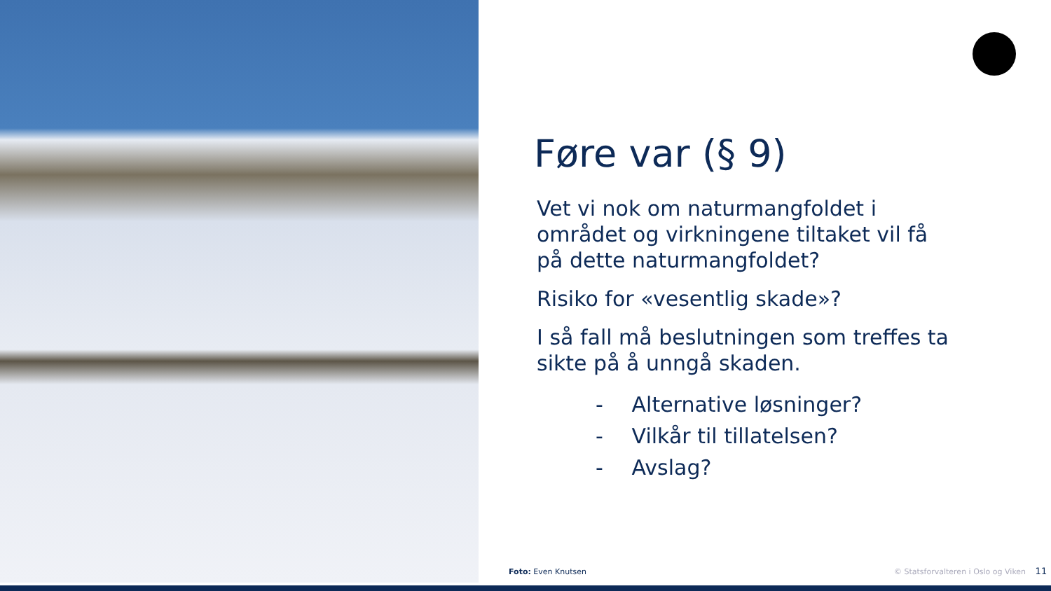Føre var (§ 9)
Vet vi nok om naturmangfoldet i området og virkningene tiltaket vil få på dette naturmangfoldet?
Risiko for «vesentlig skade»?
I så fall må beslutningen som treffes ta sikte på å unngå skaden.
- Alternative løsninger?
- Vilkår til tillatelsen?
- Avslag?
Foto: Even Knutsen
© Statsforvalteren i Oslo og Viken 11